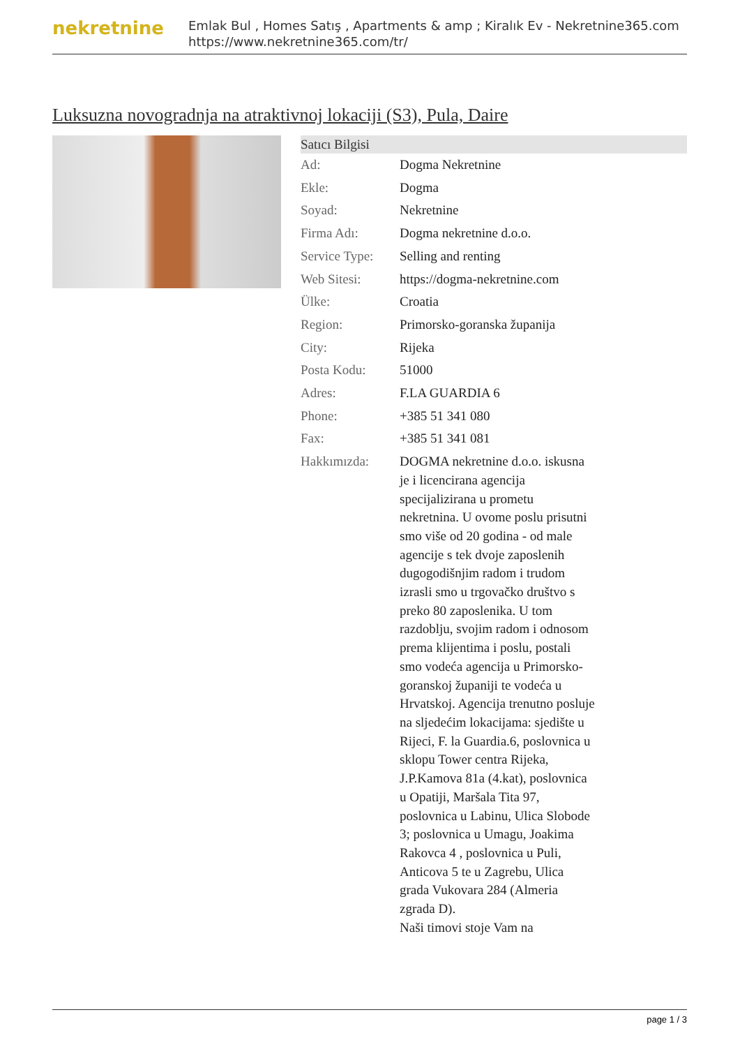nekretnine
Emlak Bul , Homes Satış , Apartments & amp ; Kiralık Ev - Nekretnine365.com
https://www.nekretnine365.com/tr/
Luksuzna novogradnja na atraktivnoj lokaciji (S3), Pula, Daire
| Satıcı Bilgisi | | |
| --- | --- | --- |
| Ad: | Dogma Nekretnine | |
| Ekle: | Dogma | |
| Soyad: | Nekretnine | |
| Firma Adı: | Dogma nekretnine d.o.o. | |
| Service Type: | Selling and renting | |
| Web Sitesi: | https://dogma-nekretnine.com | |
| Ülke: | Croatia | |
| Region: | Primorsko-goranska županija | |
| City: | Rijeka | |
| Posta Kodu: | 51000 | |
| Adres: | F.LA GUARDIA 6 | |
| Phone: | +385 51 341 080 | |
| Fax: | +385 51 341 081 | |
| Hakkımızda: | DOGMA nekretnine d.o.o. iskusna je i licencirana agencija specijalizirana u prometu nekretnina. U ovome poslu prisutni smo više od 20 godina - od male agencije s tek dvoje zaposlenih dugogodišnjim radom i trudom izrasli smo u trgovačko društvo s preko 80 zaposlenika. U tom razdoblju, svojim radom i odnosom prema klijentima i poslu, postali smo vodeća agencija u Primorsko-goranskoj županiji te vodeća u Hrvatskoj. Agencija trenutno posluje na sljedećim lokacijama: sjedište u Rijeci, F. la Guardia.6, poslovnica u sklopu Tower centra Rijeka, J.P.Kamova 81a (4.kat), poslovnica u Opatiji, Maršala Tita 97, poslovnica u Labinu, Ulica Slobode 3; poslovnica u Umagu, Joakima Rakovca 4 , poslovnica u Puli, Anticova 5 te u Zagrebu, Ulica grada Vukovara 284 (Almeria zgrada D). Naši timovi stoje Vam na | |
page 1 / 3